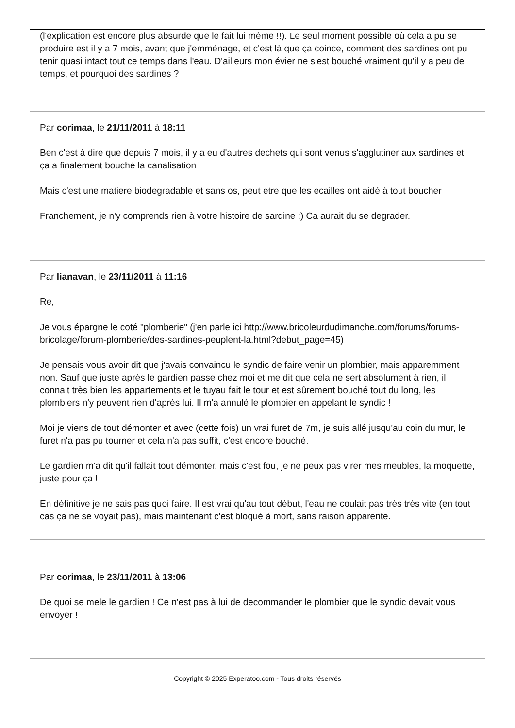(l'explication est encore plus absurde que le fait lui même !!). Le seul moment possible où cela a pu se produire est il y a 7 mois, avant que j'emménage, et c'est là que ça coince, comment des sardines ont pu tenir quasi intact tout ce temps dans l'eau. D'ailleurs mon évier ne s'est bouché vraiment qu'il y a peu de temps, et pourquoi des sardines ?
Par corimaa, le 21/11/2011 à 18:11
Ben c'est à dire que depuis 7 mois, il y a eu d'autres dechets qui sont venus s'agglutiner aux sardines et ça a finalement bouché la canalisation
Mais c'est une matiere biodegradable et sans os, peut etre que les ecailles ont aidé à tout boucher
Franchement, je n'y comprends rien à votre histoire de sardine :) Ca aurait du se degrader.
Par lianavan, le 23/11/2011 à 11:16
Re,
Je vous épargne le coté "plomberie" (j'en parle ici http://www.bricoleurdudimanche.com/forums/forums-bricolage/forum-plomberie/des-sardines-peuplent-la.html?debut_page=45)
Je pensais vous avoir dit que j'avais convaincu le syndic de faire venir un plombier, mais apparemment non. Sauf que juste après le gardien passe chez moi et me dit que cela ne sert absolument à rien, il connait très bien les appartements et le tuyau fait le tour et est sûrement bouché tout du long, les plombiers n'y peuvent rien d'après lui. Il m'a annulé le plombier en appelant le syndic !
Moi je viens de tout démonter et avec (cette fois) un vrai furet de 7m, je suis allé jusqu'au coin du mur, le furet n'a pas pu tourner et cela n'a pas suffit, c'est encore bouché.
Le gardien m'a dit qu'il fallait tout démonter, mais c'est fou, je ne peux pas virer mes meubles, la moquette, juste pour ça !
En définitive je ne sais pas quoi faire. Il est vrai qu'au tout début, l'eau ne coulait pas très très vite (en tout cas ça ne se voyait pas), mais maintenant c'est bloqué à mort, sans raison apparente.
Par corimaa, le 23/11/2011 à 13:06
De quoi se mele le gardien ! Ce n'est pas à lui de decommander le plombier que le syndic devait vous envoyer !
Copyright © 2025 Experatoo.com - Tous droits réservés